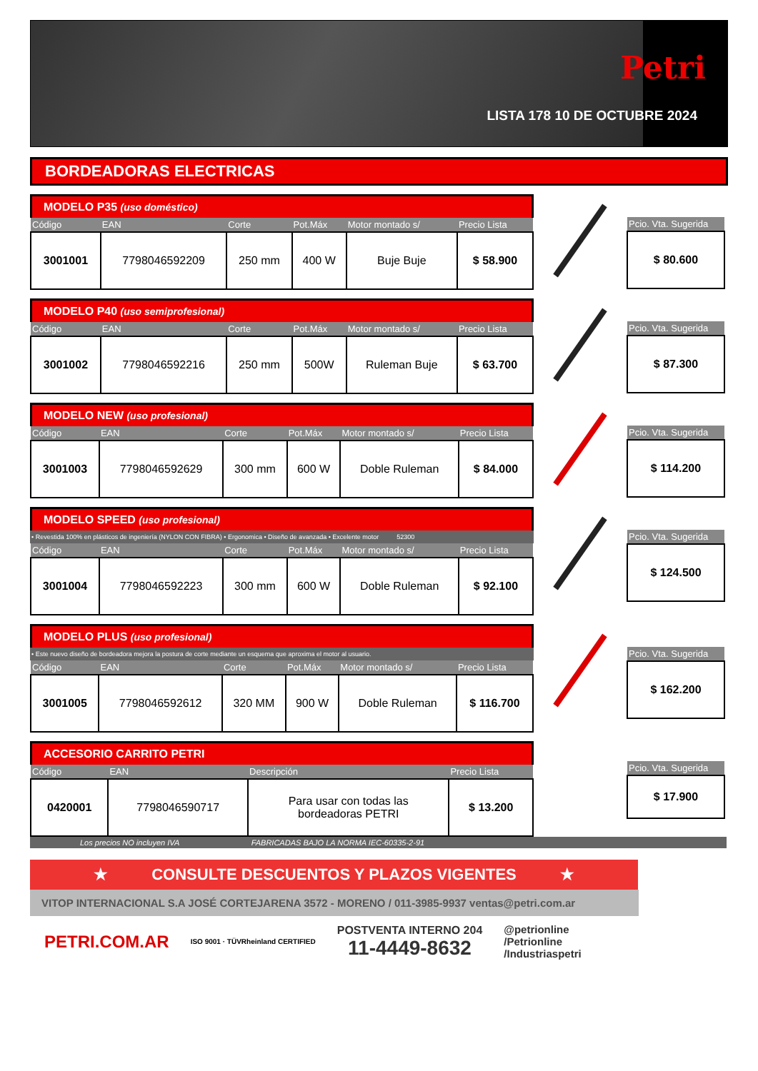Petri
LISTA 178 10 DE OCTUBRE 2024
BORDEADORAS ELECTRICAS
MODELO P35 (uso doméstico)
| Código | EAN | Corte | Pot.Máx | Motor montado s/ | Precio Lista |
| --- | --- | --- | --- | --- | --- |
| 3001001 | 7798046592209 | 250 mm | 400 W | Buje Buje | $ 58.900 |
| Pcio. Vta. Sugerida |
| --- |
| $ 80.600 |
MODELO P40 (uso semiprofesional)
| Código | EAN | Corte | Pot.Máx | Motor montado s/ | Precio Lista |
| --- | --- | --- | --- | --- | --- |
| 3001002 | 7798046592216 | 250 mm | 500W | Ruleman Buje | $ 63.700 |
| Pcio. Vta. Sugerida |
| --- |
| $ 87.300 |
MODELO NEW (uso profesional)
| Código | EAN | Corte | Pot.Máx | Motor montado s/ | Precio Lista |
| --- | --- | --- | --- | --- | --- |
| 3001003 | 7798046592629 | 300 mm | 600 W | Doble Ruleman | $ 84.000 |
| Pcio. Vta. Sugerida |
| --- |
| $ 114.200 |
MODELO SPEED (uso profesional)
• Revestida 100% en plásticos de ingeniería (NYLON CON FIBRA) • Ergonomica • Diseño de avanzada • Excelente motor 52300
| Código | EAN | Corte | Pot.Máx | Motor montado s/ | Precio Lista |
| --- | --- | --- | --- | --- | --- |
| 3001004 | 7798046592223 | 300 mm | 600 W | Doble Ruleman | $ 92.100 |
| Pcio. Vta. Sugerida |
| --- |
| $ 124.500 |
MODELO PLUS (uso profesional)
• Este nuevo diseño de bordeadora mejora la postura de corte mediante un esquema que aproxima el motor al usuario.
| Código | EAN | Corte | Pot.Máx | Motor montado s/ | Precio Lista |
| --- | --- | --- | --- | --- | --- |
| 3001005 | 7798046592612 | 320 MM | 900 W | Doble Ruleman | $ 116.700 |
| Pcio. Vta. Sugerida |
| --- |
| $ 162.200 |
ACCESORIO CARRITO PETRI
| Código | EAN | Descripción | Precio Lista |
| --- | --- | --- | --- |
| 0420001 | 7798046590717 | Para usar con todas las bordeadoras PETRI | $ 13.200 |
| Pcio. Vta. Sugerida |
| --- |
| $ 17.900 |
Los precios NO incluyen IVA FABRICADAS BAJO LA NORMA IEC-60335-2-91
★ CONSULTE DESCUENTOS Y PLAZOS VIGENTES ★
VITOP INTERNACIONAL S.A JOSÉ CORTEJARENA 3572 - MORENO / 011-3985-9937 ventas@petri.com.ar
PETRI.COM.AR ISO 9001 · TÜVRheinland CERTIFIED POSTVENTA INTERNO 204
11-4449-8632 @petrionline
/Petrionline
/Industriaspetri